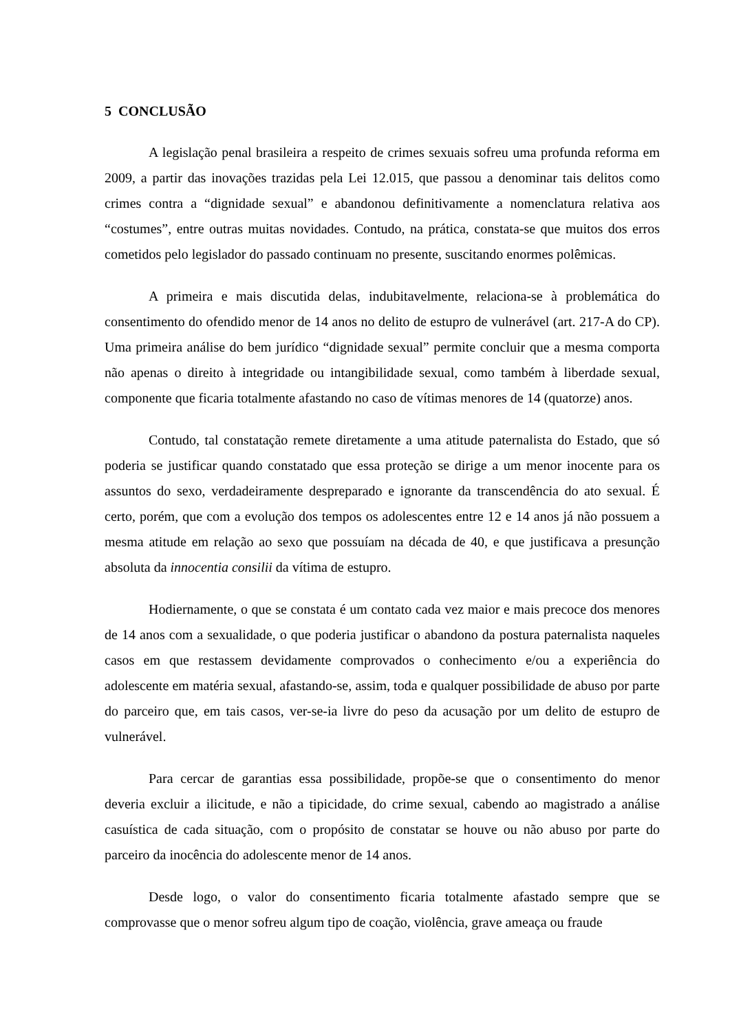5 CONCLUSÃO
A legislação penal brasileira a respeito de crimes sexuais sofreu uma profunda reforma em 2009, a partir das inovações trazidas pela Lei 12.015, que passou a denominar tais delitos como crimes contra a “dignidade sexual” e abandonou definitivamente a nomenclatura relativa aos “costumes”, entre outras muitas novidades. Contudo, na prática, constata-se que muitos dos erros cometidos pelo legislador do passado continuam no presente, suscitando enormes polêmicas.
A primeira e mais discutida delas, indubitavelmente, relaciona-se à problemática do consentimento do ofendido menor de 14 anos no delito de estupro de vulnerável (art. 217-A do CP). Uma primeira análise do bem jurídico “dignidade sexual” permite concluir que a mesma comporta não apenas o direito à integridade ou intangibilidade sexual, como também à liberdade sexual, componente que ficaria totalmente afastando no caso de vítimas menores de 14 (quatorze) anos.
Contudo, tal constatação remete diretamente a uma atitude paternalista do Estado, que só poderia se justificar quando constatado que essa proteção se dirige a um menor inocente para os assuntos do sexo, verdadeiramente despreparado e ignorante da transcendência do ato sexual. É certo, porém, que com a evolução dos tempos os adolescentes entre 12 e 14 anos já não possuem a mesma atitude em relação ao sexo que possuíam na década de 40, e que justificava a presunção absoluta da innocentia consilii da vítima de estupro.
Hodiernamente, o que se constata é um contato cada vez maior e mais precoce dos menores de 14 anos com a sexualidade, o que poderia justificar o abandono da postura paternalista naqueles casos em que restassem devidamente comprovados o conhecimento e/ou a experiência do adolescente em matéria sexual, afastando-se, assim, toda e qualquer possibilidade de abuso por parte do parceiro que, em tais casos, ver-se-ia livre do peso da acusação por um delito de estupro de vulnerável.
Para cercar de garantias essa possibilidade, propõe-se que o consentimento do menor deveria excluir a ilicitude, e não a tipicidade, do crime sexual, cabendo ao magistrado a análise casuística de cada situação, com o propósito de constatar se houve ou não abuso por parte do parceiro da inocência do adolescente menor de 14 anos.
Desde logo, o valor do consentimento ficaria totalmente afastado sempre que se comprovasse que o menor sofreu algum tipo de coação, violência, grave ameaça ou fraude